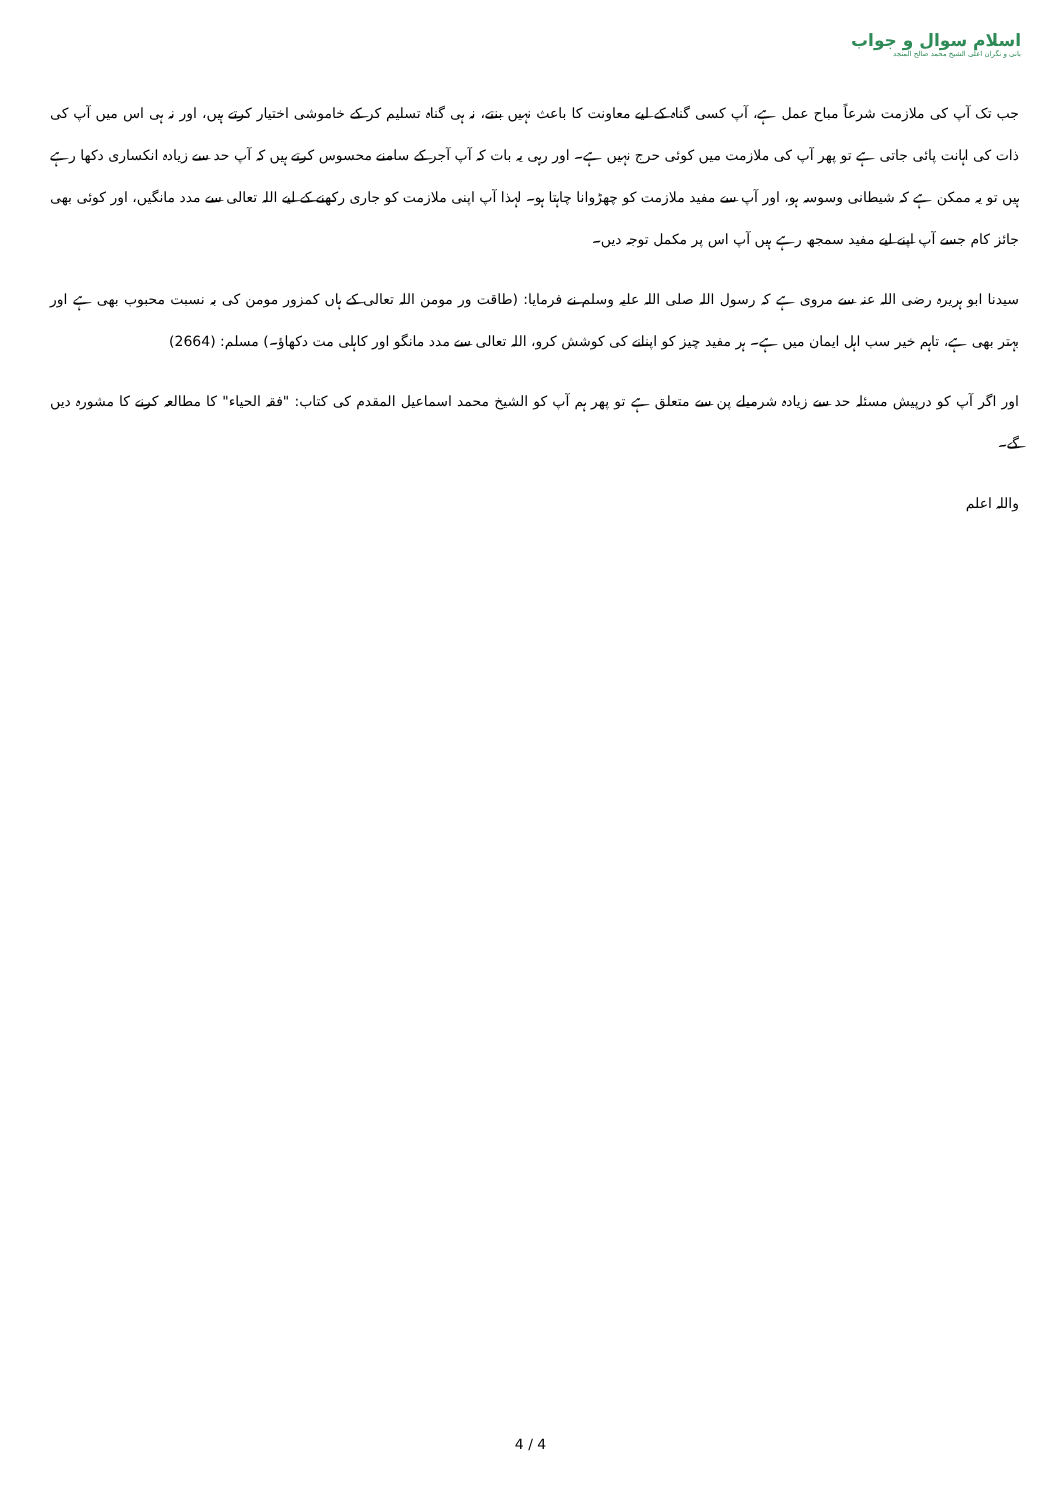اسلام سوال و جواب
بانی و نگران اعلی الشیخ محمد صالح المنجد
جب تک آپ کی ملازمت شرعاً مباح عمل ہے، آپ کسی گناہ کے لیے معاونت کا باعث نہیں بنتے، نہ ہی گناہ تسلیم کر کے خاموشی اختیار کرتے ہیں، اور نہ ہی اس میں آپ کی ذات کی اہانت پائی جاتی ہے تو پھر آپ کی ملازمت میں کوئی حرج نہیں ہے۔ اور رہی یہ بات کہ آپ آجر کے سامنے محسوس کرتے ہیں کہ آپ حد سے زیادہ انکساری دکھا رہے ہیں تو یہ ممکن ہے کہ شیطانی وسوسہ ہو، اور آپ سے مفید ملازمت کو چھڑوانا چاہتا ہو۔ لہذا آپ اپنی ملازمت کو جاری رکھنے کے لیے اللہ تعالی سے مدد مانگیں، اور کوئی بھی جائز کام جسے آپ اپنے لیے مفید سمجھ رہے ہیں آپ اس پر مکمل توجہ دیں۔
سیدنا ابو ہریرہ رضی اللہ عنہ سے مروی ہے کہ رسول اللہ صلی اللہ علیہ وسلم نے فرمایا: (طاقت ور مومن اللہ تعالی کے ہاں کمزور مومن کی بہ نسبت محبوب بھی ہے اور بہتر بھی ہے، تاہم خیر سب اہل ایمان میں ہے۔ ہر مفید چیز کو اپنانے کی کوشش کرو، اللہ تعالی سے مدد مانگو اور کاہلی مت دکھاؤ۔) مسلم: (2664)
اور اگر آپ کو درپیش مسئلہ حد سے زیادہ شرمیلے پن سے متعلق ہے تو پھر ہم آپ کو الشیخ محمد اسماعیل المقدم کی کتاب: "فقہ الحیاء" کا مطالعہ کرنے کا مشورہ دیں گے۔
واللہ اعلم
4 / 4